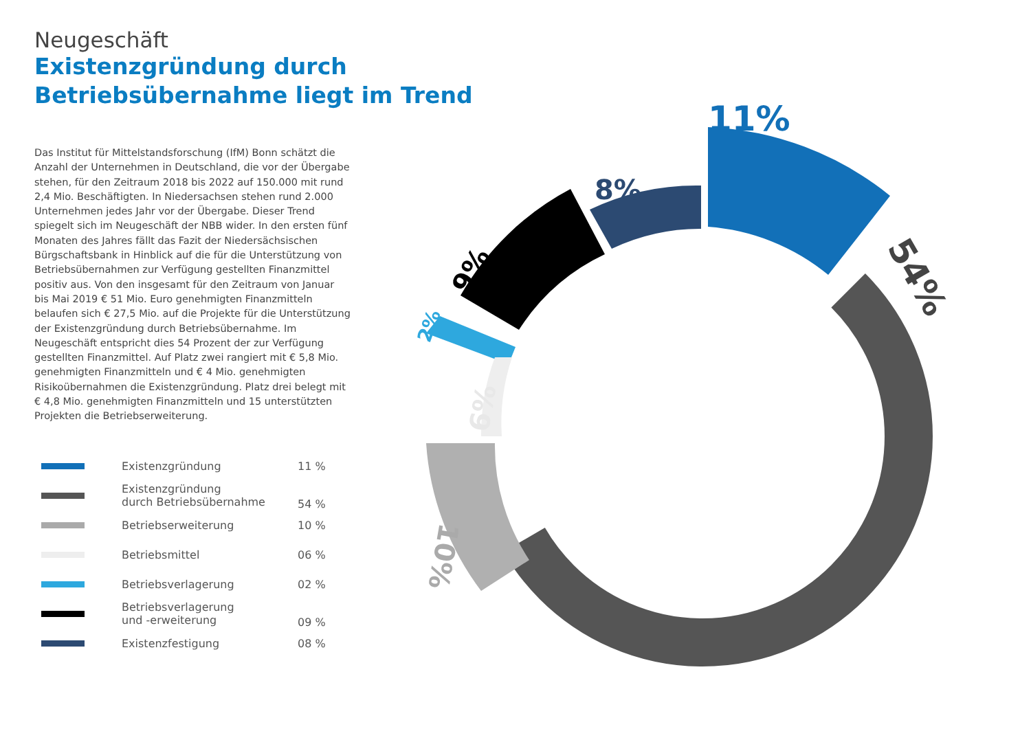Neugeschäft
Existenzgründung durch
Betriebsübernahme liegt im Trend
Das Institut für Mittelstandsforschung (IfM) Bonn schätzt die Anzahl der Unternehmen in Deutschland, die vor der Übergabe stehen, für den Zeitraum 2018 bis 2022 auf 150.000 mit rund 2,4 Mio. Beschäftigten. In Niedersachsen stehen rund 2.000 Unternehmen jedes Jahr vor der Übergabe. Dieser Trend spiegelt sich im Neugeschäft der NBB wider. In den ersten fünf Monaten des Jahres fällt das Fazit der Niedersächsischen Bürgschaftsbank in Hinblick auf die für die Unterstützung von Betriebsübernahmen zur Verfügung gestellten Finanzmittel positiv aus. Von den insgesamt für den Zeitraum von Januar bis Mai 2019 € 51 Mio. Euro genehmigten Finanzmitteln belaufen sich € 27,5 Mio. auf die Projekte für die Unterstützung der Existenzgründung durch Betriebsübernahme. Im Neugeschäft entspricht dies 54 Prozent der zur Verfügung gestellten Finanzmittel. Auf Platz zwei rangiert mit € 5,8 Mio. genehmigten Finanzmitteln und € 4 Mio. genehmigten Risikoübernahmen die Existenzgründung. Platz drei belegt mit € 4,8 Mio. genehmigten Finanzmitteln und 15 unterstützten Projekten die Betriebserweiterung.
| | Existenzgründung | 11 % |
| | Existenzgründung durch Betriebsübernahme | 54 % |
| | Betriebserweiterung | 10 % |
| | Betriebsmittel | 06 % |
| | Betriebsverlagerung | 02 % |
| | Betriebsverlagerung und -erweiterung | 09 % |
| | Existenzfestigung | 08 % |
11%
8%
9%
2%
6%
10%
54%